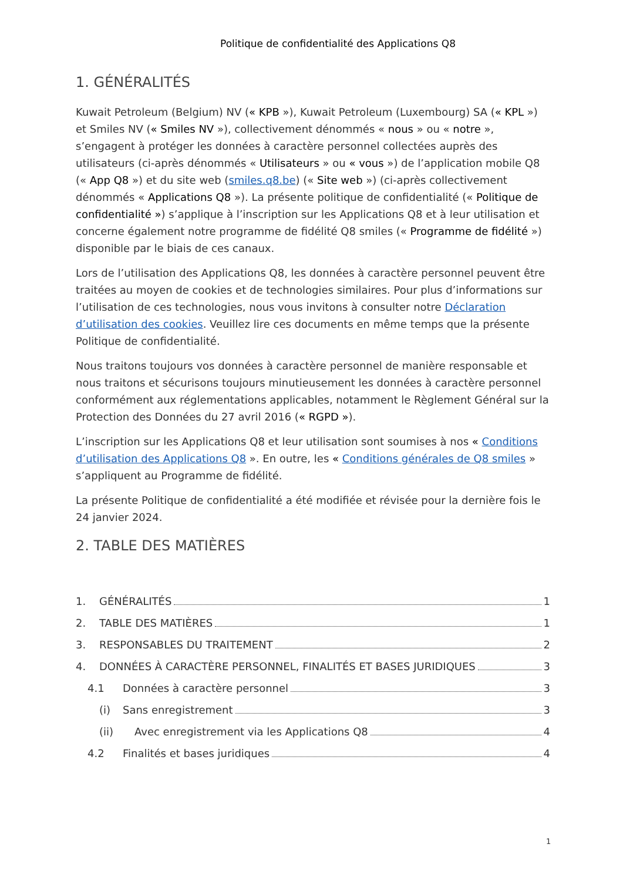Politique de confidentialité des Applications Q8
1. GÉNÉRALITÉS
Kuwait Petroleum (Belgium) NV (« KPB »), Kuwait Petroleum (Luxembourg) SA (« KPL ») et Smiles NV (« Smiles NV »), collectivement dénommés « nous » ou « notre », s’engagent à protéger les données à caractère personnel collectées auprès des utilisateurs (ci-après dénommés « Utilisateurs » ou « vous ») de l’application mobile Q8 (« App Q8 ») et du site web (smiles.q8.be) (« Site web ») (ci-après collectivement dénommés « Applications Q8 »). La présente politique de confidentialité (« Politique de confidentialité ») s’applique à l’inscription sur les Applications Q8 et à leur utilisation et concerne également notre programme de fidélité Q8 smiles (« Programme de fidélité ») disponible par le biais de ces canaux.
Lors de l’utilisation des Applications Q8, les données à caractère personnel peuvent être traitées au moyen de cookies et de technologies similaires. Pour plus d’informations sur l’utilisation de ces technologies, nous vous invitons à consulter notre Déclaration d’utilisation des cookies. Veuillez lire ces documents en même temps que la présente Politique de confidentialité.
Nous traitons toujours vos données à caractère personnel de manière responsable et nous traitons et sécurisons toujours minutieusement les données à caractère personnel conformément aux réglementations applicables, notamment le Règlement Général sur la Protection des Données du 27 avril 2016 (« RGPD »).
L’inscription sur les Applications Q8 et leur utilisation sont soumises à nos « Conditions d’utilisation des Applications Q8 ». En outre, les « Conditions générales de Q8 smiles » s’appliquent au Programme de fidélité.
La présente Politique de confidentialité a été modifiée et révisée pour la dernière fois le 24 janvier 2024.
2. TABLE DES MATIÈRES
1. GÉNÉRALITÉS 1
2. TABLE DES MATIÈRES 1
3. RESPONSABLES DU TRAITEMENT 2
4. DONNÉES À CARACTÈRE PERSONNEL, FINALITÉS ET BASES JURIDIQUES 3
4.1 Données à caractère personnel 3
(i) Sans enregistrement 3
(ii) Avec enregistrement via les Applications Q8 4
4.2 Finalités et bases juridiques 4
1